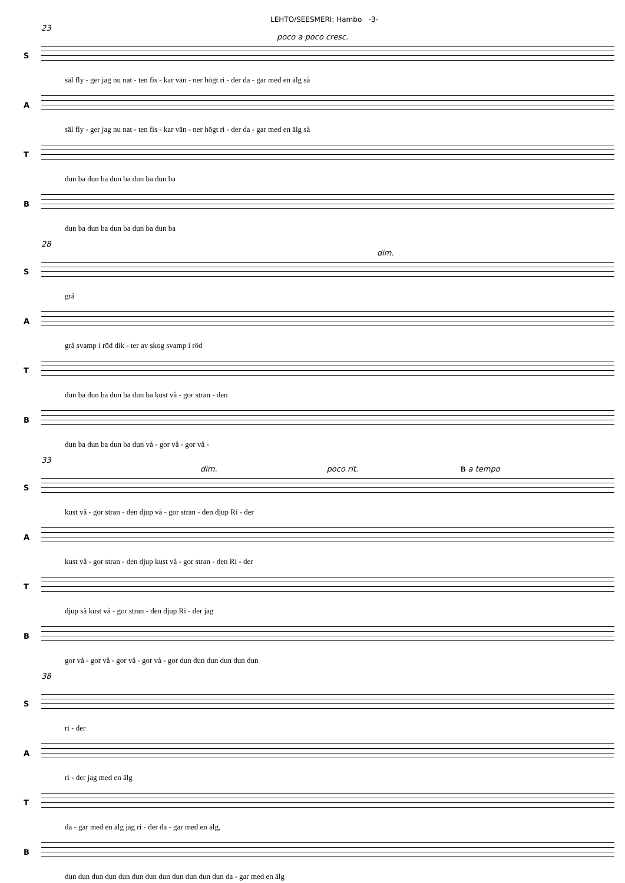LEHTO/SEESMERI: Hambo -3-
23
poco a poco cresc.
S
säl fly - ger jag nu nat - ten fis - kar vän - ner högt ri - der da - gar med en älg så
A
säl fly - ger jag nu nat - ten fis - kar vän - ner högt ri - der da - gar med en älg så
T
dun ba dun ba dun ba dun ba dun ba
B
dun ba dun ba dun ba dun ba dun ba
28
dim.
S
grå
A
grå svamp i röd dik - ter av skog svamp i röd
T
dun ba dun ba dun ba dun ba kust vå - gor stran - den
B
dun ba dun ba dun ba dun vå - gor vå - gor vå -
33
dim. poco rit. B a tempo
S
kust vå - gor stran - den djup vå - gor stran - den djup Ri - der
A
kust vå - gor stran - den djup kust vå - gor stran - den Ri - der
T
djup så kust vå - gor stran - den djup Ri - der jag
B
gor vå - gor vå - gor vå - gor vå - gor dun dun dun dun dun dun
38
S
ri - der
A
ri - der jag med en älg
T
da - gar med en älg jag ri - der da - gar med en älg,
B
dun dun dun dun dun dun dun dun dun dun dun dun da - gar med en älg